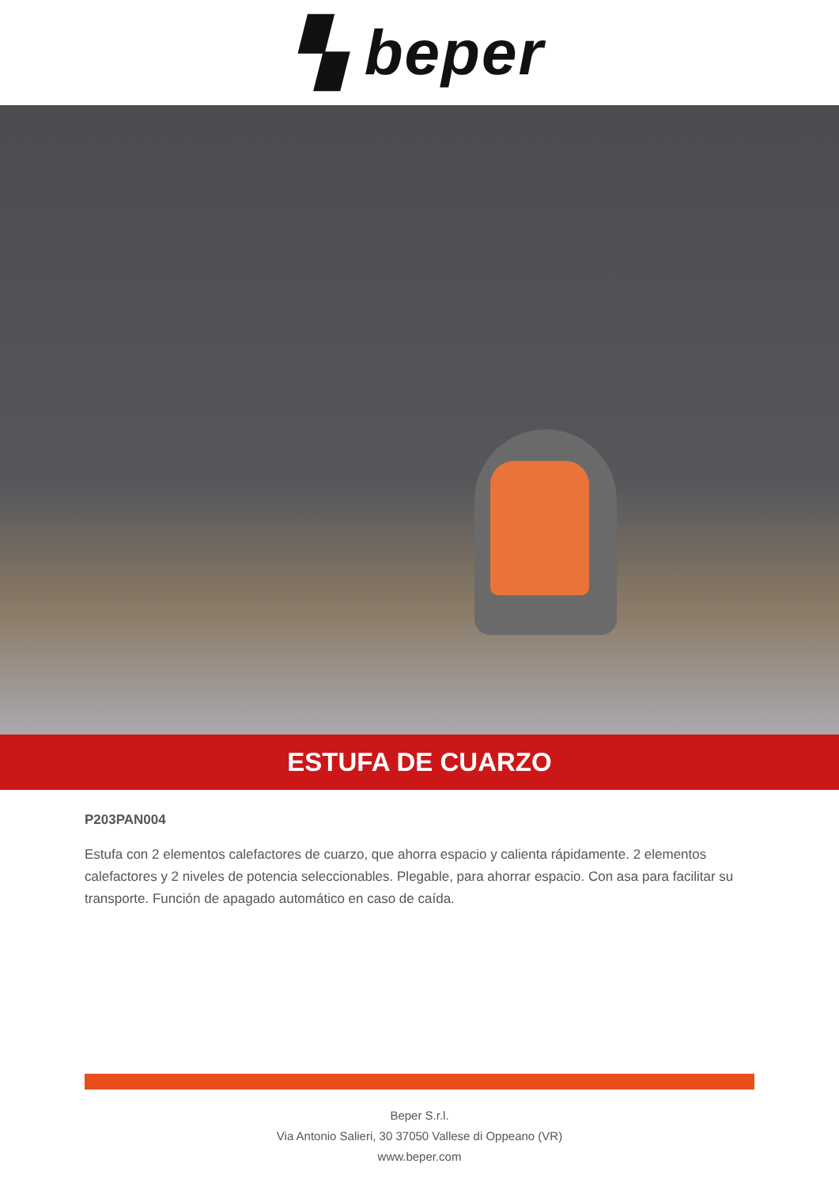▚ beper
ESTUFA DE CUARZO
P203PAN004
Estufa con 2 elementos calefactores de cuarzo, que ahorra espacio y calienta rápidamente. 2 elementos calefactores y 2 niveles de potencia seleccionables. Plegable, para ahorrar espacio. Con asa para facilitar su transporte. Función de apagado automático en caso de caída.
Beper S.r.l.
Via Antonio Salieri, 30 37050 Vallese di Oppeano (VR)
www.beper.com